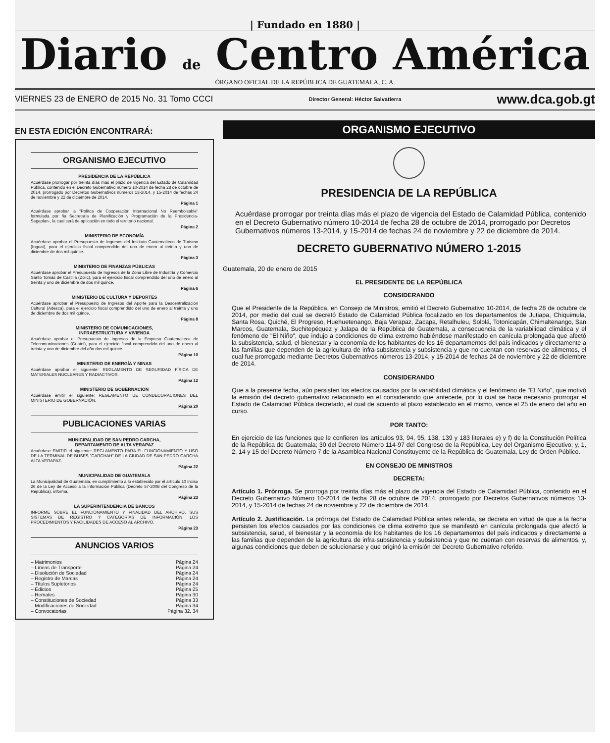| Fundado en 1880 |
Diario de Centro América
ÓRGANO OFICIAL DE LA REPÚBLICA DE GUATEMALA, C. A.
VIERNES 23 de ENERO de 2015 No. 31 Tomo CCCI Director General: Héctor Salvatierra www.dca.gob.gt
EN ESTA EDICIÓN ENCONTRARÁ:
ORGANISMO EJECUTIVO
PRESIDENCIA DE LA REPÚBLICA
Acuérdase prorrogar por treinta días más el plazo de vigencia del Estado de Calamidad Pública, contenido en el Decreto Gubernativo número 10-2014 de fecha 28 de octubre de 2014, prorrogado por Decretos Gubernativos números 13-2014, y 15-2014 de fechas 24 de noviembre y 22 de diciembre de 2014.
Página 1
Acuérdase aprobar la "Polítca de Cooperación Internacional No Reembolsable" formulada por ña Secretaría de Planificación y Programación de la Presidencia-Segeplan-, la cual será de aplicación en todo el territorio nacional.
Página 2
MINISTERIO DE ECONOMÍA
Acuérdase aprobar el Presupuesto de Ingresos del Instituto Guatemalteco de Turismo (Inguat), para el ejercicio fiscal comprendido del uno de enero al treinta y uno de diciembre de dos mil quince.
Página 3
MINISTERIO DE FINANZAS PÚBLICAS
Acuérdase aprobar el Presupuesto de Ingresos de la Zona Libre de Industria y Comercio Santo Tomás de Castilla (Zolic), para el ejercicio fiscal comprendido del uno de enero al treinta y uno de diciembre de dos mil quince.
Página 6
MINISTERIO DE CULTURA Y DEPORTES
Acuérdase aprobar el Presupuesto de Ingresos del Aporte para la Descentralización Cultural (Adesca), para el ejercicio fiscal comprendido del uno de enero al treinta y uno de diciembre de dos mil quince.
Página 8
MINISTERIO DE COMUNICACIONES,
INFRAESTRUCTURA Y VIVIENDA
Acuérdase aprobar el Presupuesto de Ingresos de la Empresa Guatemalteca de Telecomunicaciones (Guatel), para el ejercicio fiscal comprendido del uno de enero al treinta y uno de diciembre del año dos mil quince.
Página 10
MINISTERIO DE ENERGÍA Y MINAS
Acuérdase aprobar el siguiente: REGLAMENTO DE SEGURIDAD FÍSICA DE MATERIALES NUCLEARES Y RADIACTIVOS.
Página 12
MINISTERIO DE GOBERNACIÓN
Acuérdase emitir el siguiente: REGLAMENTO DE CONDECORACIONES DEL MINISTERIO DE GOBERNACIÓN.
Página 20
PUBLICACIONES VARIAS
MUNICIPALIDAD DE SAN PEDRO CARCHA,
DEPARTAMENTO DE ALTA VERAPAZ
Acuérdase EMITIR el siguiente: REGLAMENTO PARA EL FUNCIONAMIENTO Y USO DE LA TERMINAL DE BUSES "CARCHAH" DE LA CIUDAD DE SAN PEDRO CARCHÁ ALTA VERAPAZ.
Página 22
MUNICIPALIDAD DE GUATEMALA
La Municipalidad de Guatemala, en cumplimiento a lo establecido por el artículo 10 inciso 26 de la Ley de Acceso a la Información Pública (Decreto 57-2008 del Congreso de la República), informa.
Página 23
LA SUPERINTENDENCIA DE BANCOS
INFORME SOBRE EL FUNCIONAMIENTO Y FINALIDAD DEL ARCHIVO, SUS SISTEMAS DE REGISTRO Y CATEGORÍAS DE INFORMACIÓN, LOS PROCEDIMIENTOS Y FACILIDADES DE ACCESO AL ARCHIVO.
Página 23
ANUNCIOS VARIOS
– Matrimonios Página 24
– Líneas de Transporte Página 24
– Disolución de Sociedad Página 24
– Registro de Marcas Página 24
– Títulos Supletorios Página 24
– Edictos Página 25
– Remates Página 30
– Constituciones de Sociedad Página 33
– Modificaciones de Sociedad Página 34
– Convocatorias Página 32, 34
ORGANISMO EJECUTIVO
PRESIDENCIA DE LA REPÚBLICA
Acuérdase prorrogar por treinta días más el plazo de vigencia del Estado de Calamidad Pública, contenido en el Decreto Gubernativo número 10-2014 de fecha 28 de octubre de 2014, prorrogado por Decretos Gubernativos números 13-2014, y 15-2014 de fechas 24 de noviembre y 22 de diciembre de 2014.
DECRETO GUBERNATIVO NÚMERO 1-2015
Guatemala, 20 de enero de 2015
EL PRESIDENTE DE LA REPÚBLICA
CONSIDERANDO
Que el Presidente de la República, en Consejo de Ministros, emitió el Decreto Gubernativo 10-2014, de fecha 28 de octubre de 2014, por medio del cual se decretó Estado de Calamidad Pública focalizado en los departamentos de Jutiapa, Chiquimula, Santa Rosa, Quiché, El Progreso, Huehuetenango, Baja Verapaz, Zacapa, Retalhuleu, Sololá, Totonicapán, Chimaltenango, San Marcos, Guatemala, Suchitepéquez y Jalapa de la República de Guatemala, a consecuencia de la variabilidad climática y el fenómeno de "El Niño", que indujo a condiciones de clima extremo habiéndose manifestado en canícula prolongada que afectó la subsistencia, salud, el bienestar y la economía de los habitantes de los 16 departamentos del país indicados y directamente a las familias que dependen de la agricultura de infra-subsistencia y subsistencia y que no cuentan con reservas de alimentos, el cual fue prorrogado mediante Decretos Gubernativos números 13-2014, y 15-2014 de fechas 24 de noviembre y 22 de diciembre de 2014.
CONSIDERANDO
Que a la presente fecha, aún persisten los efectos causados por la variabilidad climática y el fenómeno de "El Niño", que motivó la emisión del decreto gubernativo relacionado en el considerando que antecede, por lo cual se hace necesario prorrogar el Estado de Calamidad Pública decretado, el cual de acuerdo al plazo establecido en el mismo, vence el 25 de enero del año en curso.
POR TANTO:
En ejercicio de las funciones que le confieren los artículos 93, 94, 95, 138, 139 y 183 literales e) y f) de la Constitución Política de la República de Guatemala; 30 del Decreto Número 114-97 del Congreso de la República, Ley del Organismo Ejecutivo; y, 1, 2, 14 y 15 del Decreto Número 7 de la Asamblea Nacional Constituyente de la República de Guatemala, Ley de Orden Público.
EN CONSEJO DE MINISTROS
DECRETA:
Artículo 1. Prórroga. Se prorroga por treinta días más el plazo de vigencia del Estado de Calamidad Pública, contenido en el Decreto Gubernativo Número 10-2014 de fecha 28 de octubre de 2014, prorrogado por Decretos Gubernativos números 13-2014, y 15-2014 de fechas 24 de noviembre y 22 de diciembre de 2014.
Artículo 2. Justificación. La prórroga del Estado de Calamidad Pública antes referida, se decreta en virtud de que a la fecha persisten los efectos causados por las condiciones de clima extremo que se manifestó en canícula prolongada que afectó la subsistencia, salud, el bienestar y la economía de los habitantes de los 16 departamentos del país indicados y directamente a las familias que dependen de la agricultura de infra-subsistencia y subsistencia y que no cuentan con reservas de alimentos, y, algunas condiciones que deben de solucionarse y que originó la emisión del Decreto Gubernativo referido.